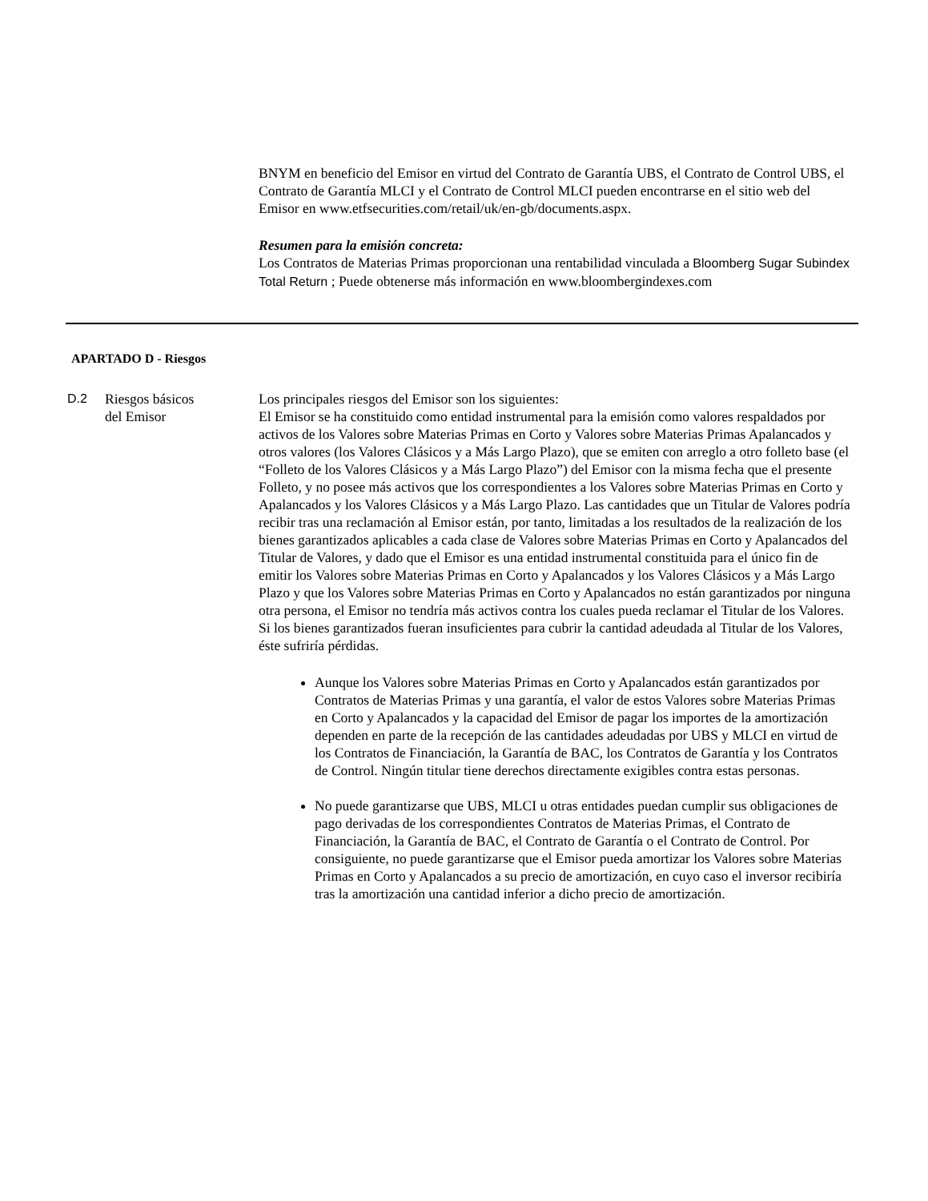BNYM en beneficio del Emisor en virtud del Contrato de Garantía UBS, el Contrato de Control UBS, el Contrato de Garantía MLCI y el Contrato de Control MLCI pueden encontrarse en el sitio web del Emisor en www.etfsecurities.com/retail/uk/en-gb/documents.aspx.
Resumen para la emisión concreta:
Los Contratos de Materias Primas proporcionan una rentabilidad vinculada a Bloomberg Sugar Subindex Total Return ; Puede obtenerse más información en www.bloombergindexes.com
APARTADO D - Riesgos
D.2 Riesgos básicos
del Emisor
Los principales riesgos del Emisor son los siguientes:
El Emisor se ha constituido como entidad instrumental para la emisión como valores respaldados por activos de los Valores sobre Materias Primas en Corto y Valores sobre Materias Primas Apalancados y otros valores (los Valores Clásicos y a Más Largo Plazo), que se emiten con arreglo a otro folleto base (el “Folleto de los Valores Clásicos y a Más Largo Plazo”) del Emisor con la misma fecha que el presente Folleto, y no posee más activos que los correspondientes a los Valores sobre Materias Primas en Corto y Apalancados y los Valores Clásicos y a Más Largo Plazo. Las cantidades que un Titular de Valores podría recibir tras una reclamación al Emisor están, por tanto, limitadas a los resultados de la realización de los bienes garantizados aplicables a cada clase de Valores sobre Materias Primas en Corto y Apalancados del Titular de Valores, y dado que el Emisor es una entidad instrumental constituida para el único fin de emitir los Valores sobre Materias Primas en Corto y Apalancados y los Valores Clásicos y a Más Largo Plazo y que los Valores sobre Materias Primas en Corto y Apalancados no están garantizados por ninguna otra persona, el Emisor no tendría más activos contra los cuales pueda reclamar el Titular de los Valores. Si los bienes garantizados fueran insuficientes para cubrir la cantidad adeudada al Titular de los Valores, éste sufriría pérdidas.
Aunque los Valores sobre Materias Primas en Corto y Apalancados están garantizados por Contratos de Materias Primas y una garantía, el valor de estos Valores sobre Materias Primas en Corto y Apalancados y la capacidad del Emisor de pagar los importes de la amortización dependen en parte de la recepción de las cantidades adeudadas por UBS y MLCI en virtud de los Contratos de Financiación, la Garantía de BAC, los Contratos de Garantía y los Contratos de Control. Ningún titular tiene derechos directamente exigibles contra estas personas.
No puede garantizarse que UBS, MLCI u otras entidades puedan cumplir sus obligaciones de pago derivadas de los correspondientes Contratos de Materias Primas, el Contrato de Financiación, la Garantía de BAC, el Contrato de Garantía o el Contrato de Control. Por consiguiente, no puede garantizarse que el Emisor pueda amortizar los Valores sobre Materias Primas en Corto y Apalancados a su precio de amortización, en cuyo caso el inversor recibiría tras la amortización una cantidad inferior a dicho precio de amortización.